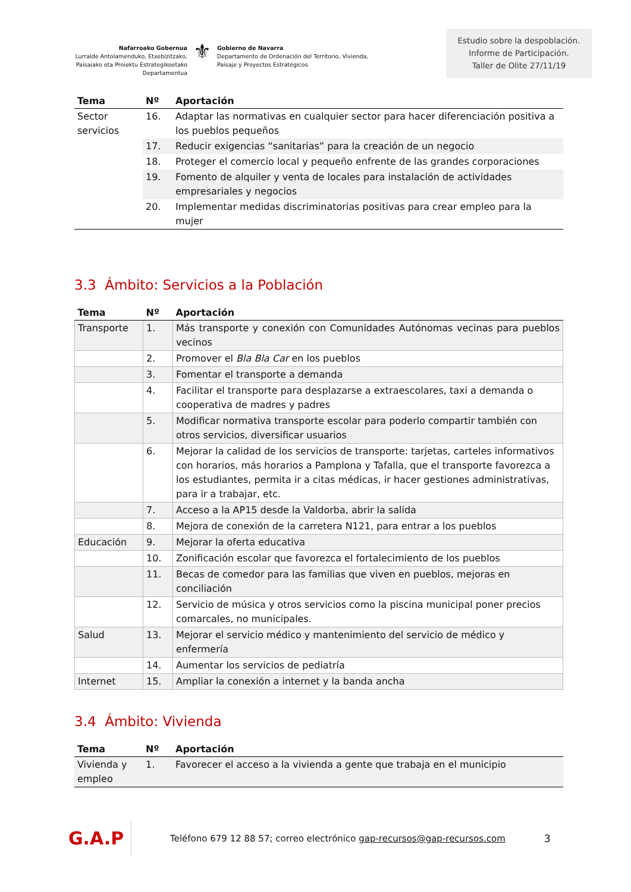Nafarroako Gobernua
Lurralde Antolamenduko, Etxebizitzako,
Paisaiako eta Proiektu Estrategikoetako Departamentua
⚜
Gobierno de Navarra
Departamento de Ordenación del Territorio, Vivienda,
Paisaje y Proyectos Estratégicos
Estudio sobre la despoblación.
Informe de Participación.
Taller de Olite 27/11/19
| Tema | Nº | Aportación |
| --- | --- | --- |
| Sector servicios | 16. | Adaptar las normativas en cualquier sector para hacer diferenciación positiva a los pueblos pequeños |
| | 17. | Reducir exigencias “sanitarias” para la creación de un negocio |
| | 18. | Proteger el comercio local y pequeño enfrente de las grandes corporaciones |
| | 19. | Fomento de alquiler y venta de locales para instalación de actividades empresariales y negocios |
| | 20. | Implementar medidas discriminatorias positivas para crear empleo para la mujer |
3.3 Ámbito: Servicios a la Población
| Tema | Nº | Aportación |
| --- | --- | --- |
| Transporte | 1. | Más transporte y conexión con Comunidades Autónomas vecinas para pueblos vecinos |
| | 2. | Promover el Bla Bla Car en los pueblos |
| | 3. | Fomentar el transporte a demanda |
| | 4. | Facilitar el transporte para desplazarse a extraescolares, taxi a demanda o cooperativa de madres y padres |
| | 5. | Modificar normativa transporte escolar para poderlo compartir también con otros servicios, diversificar usuarios |
| | 6. | Mejorar la calidad de los servicios de transporte: tarjetas, carteles informativos con horarios, más horarios a Pamplona y Tafalla, que el transporte favorezca a los estudiantes, permita ir a citas médicas, ir hacer gestiones administrativas, para ir a trabajar, etc. |
| | 7. | Acceso a la AP15 desde la Valdorba, abrir la salida |
| | 8. | Mejora de conexión de la carretera N121, para entrar a los pueblos |
| Educación | 9. | Mejorar la oferta educativa |
| | 10. | Zonificación escolar que favorezca el fortalecimiento de los pueblos |
| | 11. | Becas de comedor para las familias que viven en pueblos, mejoras en conciliación |
| | 12. | Servicio de música y otros servicios como la piscina municipal poner precios comarcales, no municipales. |
| Salud | 13. | Mejorar el servicio médico y mantenimiento del servicio de médico y enfermería |
| | 14. | Aumentar los servicios de pediatría |
| Internet | 15. | Ampliar la conexión a internet y la banda ancha |
3.4 Ámbito: Vivienda
| Tema | Nº | Aportación |
| --- | --- | --- |
| Vivienda y empleo | 1. | Favorecer el acceso a la vivienda a gente que trabaja en el municipio |
G.A.P
Teléfono 679 12 88 57; correo electrónico gap-recursos@gap-recursos.com
3